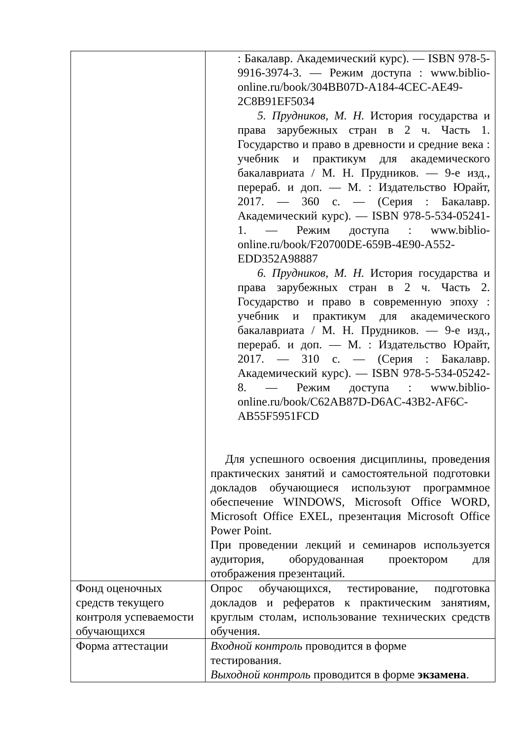| | : Бакалавр. Академический курс). — ISBN 978-5-9916-3974-3. — Режим доступа : www.biblio-online.ru/book/304BB07D-A184-4CEC-AE49-2C8B91EF5034 5. Прудников, М. Н. История государства и права зарубежных стран в 2 ч. Часть 1. Государство и право в древности и средние века : учебник и практикум для академического бакалавриата / М. Н. Прудников. — 9-е изд., перераб. и доп. — М. : Издательство Юрайт, 2017. — 360 с. — (Серия : Бакалавр. Академический курс). — ISBN 978-5-534-05241-1. — Режим доступа : www.biblio-online.ru/book/F20700DE-659B-4E90-A552-EDD352A98887 6. Прудников, М. Н. История государства и права зарубежных стран в 2 ч. Часть 2. Государство и право в современную эпоху : учебник и практикум для академического бакалавриата / М. Н. Прудников. — 9-е изд., перераб. и доп. — М. : Издательство Юрайт, 2017. — 310 с. — (Серия : Бакалавр. Академический курс). — ISBN 978-5-534-05242-8. — Режим доступа : www.biblio-online.ru/book/C62AB87D-D6AC-43B2-AF6C-AB55F5951FCD Для успешного освоения дисциплины, проведения практических занятий и самостоятельной подготовки докладов обучающиеся используют программное обеспечение WINDOWS, Microsoft Office WORD, Microsoft Office EXEL, презентация Microsoft Office Power Point. При проведении лекций и семинаров используется аудитория, оборудованная проектором для отображения презентаций. |
| Фонд оценочных средств текущего контроля успеваемости обучающихся | Опрос обучающихся, тестирование, подготовка докладов и рефератов к практическим занятиям, круглым столам, использование технических средств обучения. |
| Форма аттестации | Входной контроль проводится в форме тестирования. Выходной контроль проводится в форме экзамена . |